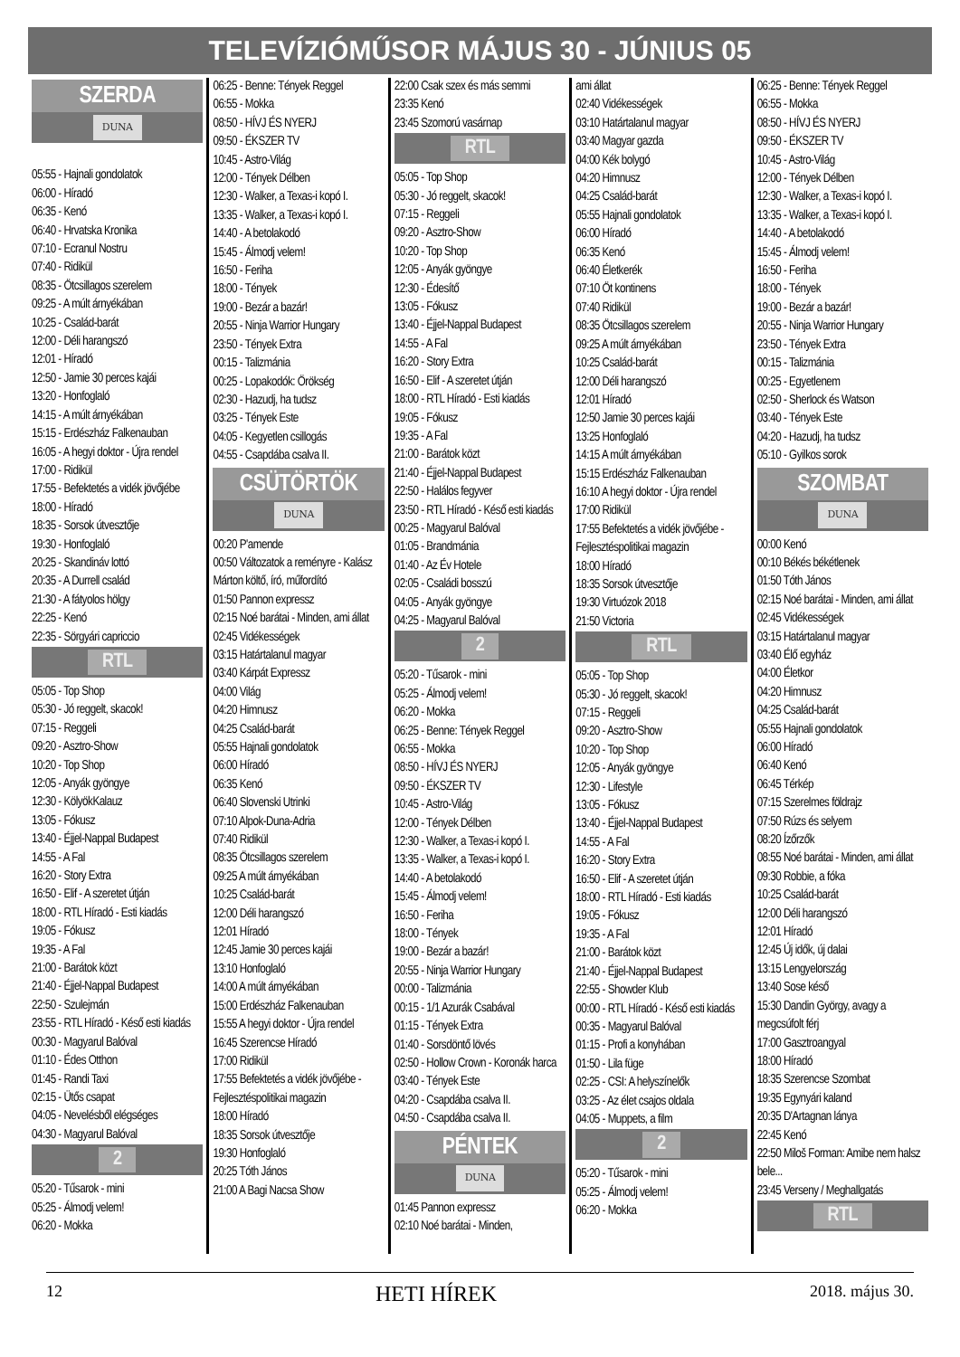TELEVÍZIÓMŰSOR MÁJUS 30 - JÚNIUS 05
SZERDA
DUNA
05:55 - Hajnali gondolatok
06:00 - Híradó
06:35 - Kenó
06:40 - Hrvatska Kronika
07:10 - Ecranul Nostru
07:40 - Ridikül
08:35 - Ötcsillagos szerelem
09:25 - A múlt árnyékában
10:25 - Család-barát
12:00 - Déli harangszó
12:01 - Híradó
12:50 - Jamie 30 perces kajái
13:20 - Honfoglaló
14:15 - A múlt árnyékában
15:15 - Erdészház Falkenauban
16:05 - A hegyi doktor - Újra rendel
17:00 - Ridikül
17:55 - Befektetés a vidék jövőjébe
18:00 - Híradó
18:35 - Sorsok útvesztője
19:30 - Honfoglaló
20:25 - Skandináv lottó
20:35 - A Durrell család
21:30 - A fátyolos hölgy
22:25 - Kenó
22:35 - Sörgyári capriccio
RTL
05:05 - Top Shop
05:30 - Jó reggelt, skacok!
07:15 - Reggeli
09:20 - Asztro-Show
10:20 - Top Shop
12:05 - Anyák gyöngye
12:30 - KölyökKalauz
13:05 - Fókusz
13:40 - Éjjel-Nappal Budapest
14:55 - A Fal
16:20 - Story Extra
16:50 - Elif - A szeretet útján
18:00 - RTL Híradó - Esti kiadás
19:05 - Fókusz
19:35 - A Fal
21:00 - Barátok közt
21:40 - Éjjel-Nappal Budapest
22:50 - Szulejmán
23:55 - RTL Híradó - Késő esti kiadás
00:30 - Magyarul Balóval
01:10 - Édes Otthon
01:45 - Randi Taxi
02:15 - Ütős csapat
04:05 - Nevelésből elégséges
04:30 - Magyarul Balóval
2
05:20 - Tűsarok - mini
05:25 - Álmodj velem!
06:20 - Mokka
06:25 - Benne: Tények Reggel
06:55 - Mokka
08:50 - HÍVJ ÉS NYERJ
09:50 - ÉKSZER TV
10:45 - Astro-Világ
12:00 - Tények Délben
12:30 - Walker, a Texas-i kopó I.
13:35 - Walker, a Texas-i kopó I.
14:40 - A betolakodó
15:45 - Álmodj velem!
16:50 - Feriha
18:00 - Tények
19:00 - Bezár a bazár!
20:55 - Ninja Warrior Hungary
23:50 - Tények Extra
00:15 - Talizmánia
00:25 - Lopakodók: Örökség
02:30 - Hazudj, ha tudsz
03:25 - Tények Este
04:05 - Kegyetlen csillogás
04:55 - Csapdába csalva II.
CSÜTÖRTÖK
DUNA
00:20 P'amende
00:50 Változatok a reményre - Kalász Márton költő, író, műfordító
01:50 Pannon expressz
02:15 Noé barátai - Minden, ami állat
02:45 Vidékességek
03:15 Határtalanul magyar
03:40 Kárpát Expressz
04:00 Világ
04:20 Himnusz
04:25 Család-barát
05:55 Hajnali gondolatok
06:00 Híradó
06:35 Kenó
06:40 Slovenski Utrinki
07:10 Alpok-Duna-Adria
07:40 Ridikül
08:35 Ötcsillagos szerelem
09:25 A múlt árnyékában
10:25 Család-barát
12:00 Déli harangszó
12:01 Híradó
12:45 Jamie 30 perces kajái
13:10 Honfoglaló
14:00 A múlt árnyékában
15:00 Erdészház Falkenauban
15:55 A hegyi doktor - Újra rendel
16:45 Szerencse Híradó
17:00 Ridikül
17:55 Befektetés a vidék jövőjébe - Fejlesztéspolitikai magazin
18:00 Híradó
18:35 Sorsok útvesztője
19:30 Honfoglaló
20:25 Tóth János
21:00 A Bagi Nacsa Show
22:00 Csak szex és más semmi
23:35 Kenó
23:45 Szomorú vasárnap
RTL
05:05 - Top Shop
05:30 - Jó reggelt, skacok!
07:15 - Reggeli
09:20 - Asztro-Show
10:20 - Top Shop
12:05 - Anyák gyöngye
12:30 - Édesítő
13:05 - Fókusz
13:40 - Éjjel-Nappal Budapest
14:55 - A Fal
16:20 - Story Extra
16:50 - Elif - A szeretet útján
18:00 - RTL Híradó - Esti kiadás
19:05 - Fókusz
19:35 - A Fal
21:00 - Barátok közt
21:40 - Éjjel-Nappal Budapest
22:50 - Halálos fegyver
23:50 - RTL Híradó - Késő esti kiadás
00:25 - Magyarul Balóval
01:05 - Brandmánia
01:40 - Az Év Hotele
02:05 - Családi bosszú
04:05 - Anyák gyöngye
04:25 - Magyarul Balóval
2
05:20 - Tűsarok - mini
05:25 - Álmodj velem!
06:20 - Mokka
06:25 - Benne: Tények Reggel
06:55 - Mokka
08:50 - HÍVJ ÉS NYERJ
09:50 - ÉKSZER TV
10:45 - Astro-Világ
12:00 - Tények Délben
12:30 - Walker, a Texas-i kopó I.
13:35 - Walker, a Texas-i kopó I.
14:40 - A betolakodó
15:45 - Álmodj velem!
16:50 - Feriha
18:00 - Tények
19:00 - Bezár a bazár!
20:55 - Ninja Warrior Hungary
00:00 - Talizmánia
00:15 - 1/1 Azurák Csabával
01:15 - Tények Extra
01:40 - Sorsdöntő lövés
02:50 - Hollow Crown - Koronák harca
03:40 - Tények Este
04:20 - Csapdába csalva II.
04:50 - Csapdába csalva II.
PÉNTEK
DUNA
01:45 Pannon expressz
02:10 Noé barátai - Minden,
ami állat
02:40 Vidékességek
03:10 Határtalanul magyar
03:40 Magyar gazda
04:00 Kék bolygó
04:20 Himnusz
04:25 Család-barát
05:55 Hajnali gondolatok
06:00 Híradó
06:35 Kenó
06:40 Életkerék
07:10 Öt kontinens
07:40 Ridikül
08:35 Ötcsillagos szerelem
09:25 A múlt árnyékában
10:25 Család-barát
12:00 Déli harangszó
12:01 Híradó
12:50 Jamie 30 perces kajái
13:25 Honfoglaló
14:15 A múlt árnyékában
15:15 Erdészház Falkenauban
16:10 A hegyi doktor - Újra rendel
17:00 Ridikül
17:55 Befektetés a vidék jövőjébe - Fejlesztéspolitikai magazin
18:00 Híradó
18:35 Sorsok útvesztője
19:30 Virtuózok 2018
21:50 Victoria
RTL
05:05 - Top Shop
05:30 - Jó reggelt, skacok!
07:15 - Reggeli
09:20 - Asztro-Show
10:20 - Top Shop
12:05 - Anyák gyöngye
12:30 - Lifestyle
13:05 - Fókusz
13:40 - Éjjel-Nappal Budapest
14:55 - A Fal
16:20 - Story Extra
16:50 - Elif - A szeretet útján
18:00 - RTL Híradó - Esti kiadás
19:05 - Fókusz
19:35 - A Fal
21:00 - Barátok közt
21:40 - Éjjel-Nappal Budapest
22:55 - Showder Klub
00:00 - RTL Híradó - Késő esti kiadás
00:35 - Magyarul Balóval
01:15 - Profi a konyhában
01:50 - Lila füge
02:25 - CSI: A helyszínelők
03:25 - Az élet csajos oldala
04:05 - Muppets, a film
2
05:20 - Tűsarok - mini
05:25 - Álmodj velem!
06:20 - Mokka
06:25 - Benne: Tények Reggel
06:55 - Mokka
08:50 - HÍVJ ÉS NYERJ
09:50 - ÉKSZER TV
10:45 - Astro-Világ
12:00 - Tények Délben
12:30 - Walker, a Texas-i kopó I.
13:35 - Walker, a Texas-i kopó I.
14:40 - A betolakodó
15:45 - Álmodj velem!
16:50 - Feriha
18:00 - Tények
19:00 - Bezár a bazár!
20:55 - Ninja Warrior Hungary
23:50 - Tények Extra
00:15 - Talizmánia
00:25 - Egyetlenem
02:50 - Sherlock és Watson
03:40 - Tények Este
04:20 - Hazudj, ha tudsz
05:10 - Gyilkos sorok
SZOMBAT
DUNA
00:00 Kenó
00:10 Békés békétlenek
01:50 Tóth János
02:15 Noé barátai - Minden, ami állat
02:45 Vidékességek
03:15 Határtalanul magyar
03:40 Élő egyház
04:00 Életkor
04:20 Himnusz
04:25 Család-barát
05:55 Hajnali gondolatok
06:00 Híradó
06:40 Kenó
06:45 Térkép
07:15 Szerelmes földrajz
07:50 Rúzs és selyem
08:20 Ízőrzők
08:55 Noé barátai - Minden, ami állat
09:30 Robbie, a fóka
10:25 Család-barát
12:00 Déli harangszó
12:01 Híradó
12:45 Új idők, új dalai
13:15 Lengyelország
13:40 Sose késő
15:30 Dandin György, avagy a megcsúfolt férj
17:00 Gasztroangyal
18:00 Híradó
18:35 Szerencse Szombat
19:35 Egynyári kaland
20:35 D'Artagnan lánya
22:45 Kenó
22:50 Miloš Forman: Amibe nem halsz bele...
23:45 Verseny / Meghallgatás
RTL
12 HETI HÍREK 2018. május 30.